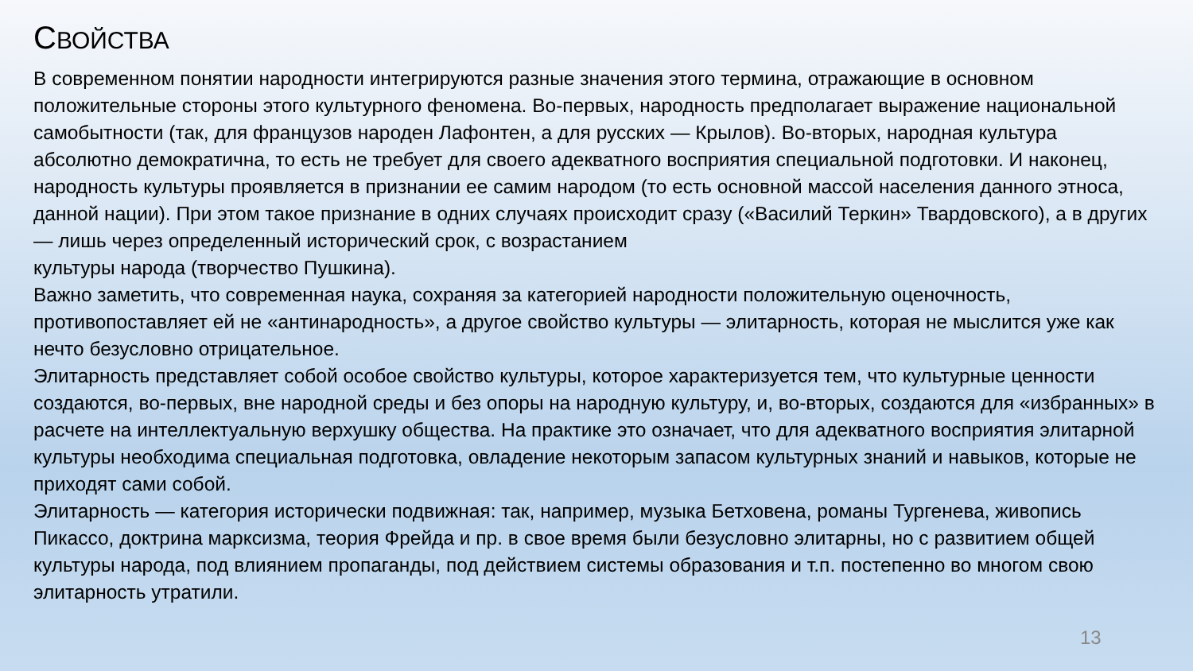СВОЙСТВА
В современном понятии народности интегрируются разные значения этого термина, отражающие в основном положительные стороны этого культурного феномена. Во-первых, народность предполагает выражение национальной самобытности (так, для французов народен Лафонтен, а для русских — Крылов). Во-вторых, народная культура абсолютно демократична, то есть не требует для своего адекватного восприятия специальной подготовки. И наконец, народность культуры проявляется в признании ее самим народом (то есть основной массой населения данного этноса, данной нации). При этом такое признание в одних случаях происходит сразу («Василий Теркин» Твардовского), а в других — лишь через определенный исторический срок, с возрастанием
культуры народа (творчество Пушкина).
Важно заметить, что современная наука, сохраняя за категорией народности положительную оценочность, противопоставляет ей не «антинародность», а другое свойство культуры — элитарность, которая не мыслится уже как нечто безусловно отрицательное.
Элитарность представляет собой особое свойство культуры, которое характеризуется тем, что культурные ценности создаются, во-первых, вне народной среды и без опоры на народную культуру, и, во-вторых, создаются для «избранных» в расчете на интеллектуальную верхушку общества. На практике это означает, что для адекватного восприятия элитарной культуры необходима специальная подготовка, овладение некоторым запасом культурных знаний и навыков, которые не приходят сами собой.
Элитарность — категория исторически подвижная: так, например, музыка Бетховена, романы Тургенева, живопись Пикассо, доктрина марксизма, теория Фрейда и пр. в свое время были безусловно элитарны, но с развитием общей культуры народа, под влиянием пропаганды, под действием системы образования и т.п. постепенно во многом свою элитарность утратили.
13